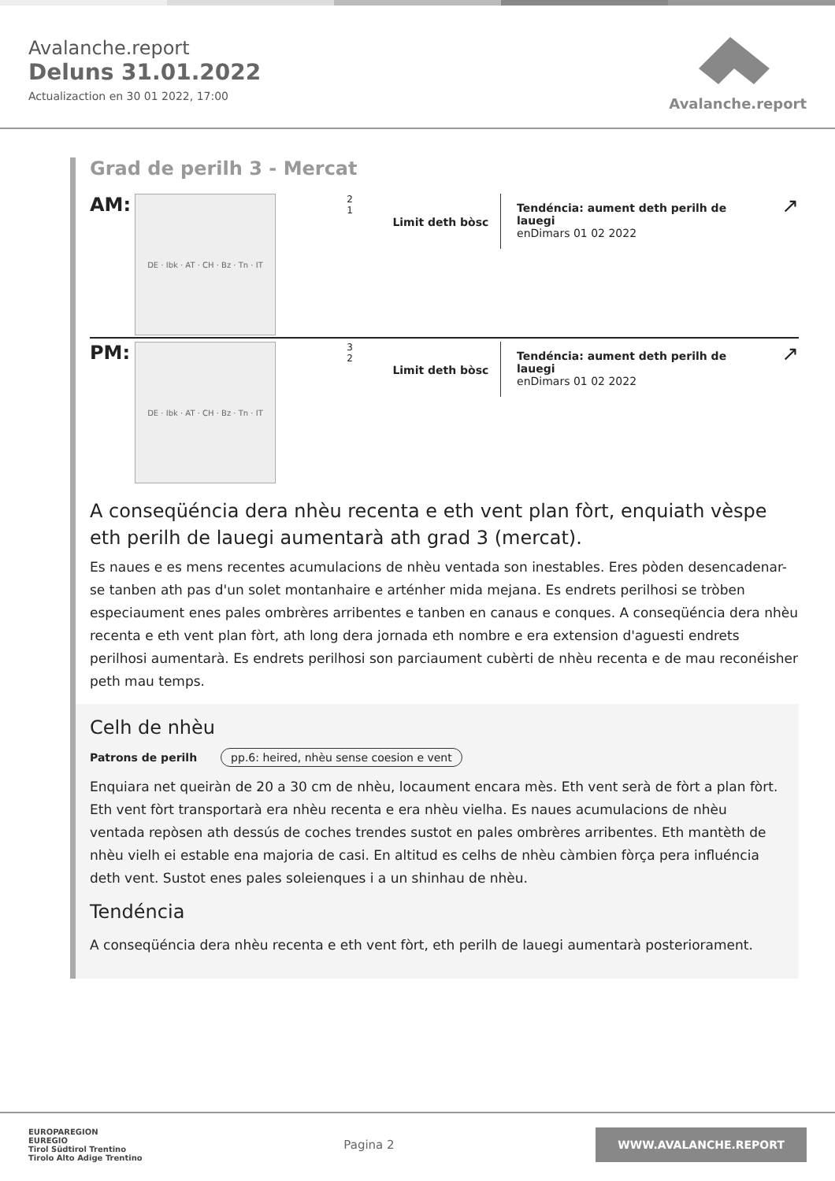Avalanche.report
Deluns 31.01.2022
Actualizaction en 30 01 2022, 17:00
Avalanche.report
Grad de perilh 3 - Mercat
AM:
DE · Ibk · AT · CH · Bz · Tn · IT
2
1
Limit deth bòsc
Tendéncia: aument deth perilh de lauegi
enDimars 01 02 2022
↗
PM:
DE · Ibk · AT · CH · Bz · Tn · IT
3
2
Limit deth bòsc
Tendéncia: aument deth perilh de lauegi
enDimars 01 02 2022
↗
A conseqüéncia dera nhèu recenta e eth vent plan fòrt, enquiath vèspe eth perilh de lauegi aumentarà ath grad 3 (mercat).
Es naues e es mens recentes acumulacions de nhèu ventada son inestables. Eres pòden desencadenar-se tanben ath pas d'un solet montanhaire e arténher mida mejana. Es endrets perilhosi se tròben especiaument enes pales ombrères arribentes e tanben en canaus e conques. A conseqüéncia dera nhèu recenta e eth vent plan fòrt, ath long dera jornada eth nombre e era extension d'aguesti endrets perilhosi aumentarà. Es endrets perilhosi son parciaument cubèrti de nhèu recenta e de mau reconéisher peth mau temps.
Celh de nhèu
Patrons de perilh pp.6: heired, nhèu sense coesion e vent
Enquiara net queiràn de 20 a 30 cm de nhèu, locaument encara mès. Eth vent serà de fòrt a plan fòrt. Eth vent fòrt transportarà era nhèu recenta e era nhèu vielha. Es naues acumulacions de nhèu ventada repòsen ath dessús de coches trendes sustot en pales ombrères arribentes. Eth mantèth de nhèu vielh ei estable ena majoria de casi. En altitud es celhs de nhèu càmbien fòrça pera influéncia deth vent. Sustot enes pales soleienques i a un shinhau de nhèu.
Tendéncia
A conseqüéncia dera nhèu recenta e eth vent fòrt, eth perilh de lauegi aumentarà posteriorament.
EUROPAREGION
EUREGIO
Tirol Südtirol Trentino
Tirolo Alto Adige Trentino
Pagina 2
WWW.AVALANCHE.REPORT